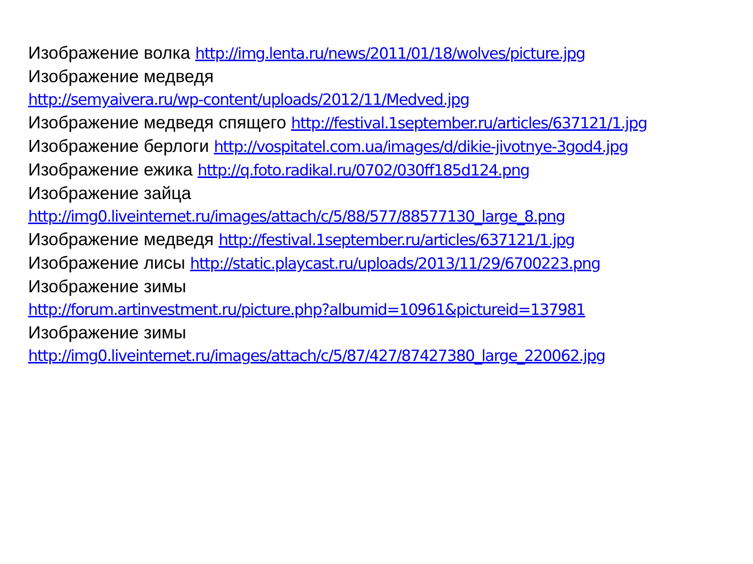Изображение волка http://img.lenta.ru/news/2011/01/18/wolves/picture.jpg
Изображение медведя
http://semyaivera.ru/wp-content/uploads/2012/11/Medved.jpg
Изображение медведя спящего http://festival.1september.ru/articles/637121/1.jpg
Изображение берлоги http://vospitatel.com.ua/images/d/dikie-jivotnye-3god4.jpg
Изображение ежика http://q.foto.radikal.ru/0702/030ff185d124.png
Изображение зайца
http://img0.liveinternet.ru/images/attach/c/5/88/577/88577130_large_8.png
Изображение медведя http://festival.1september.ru/articles/637121/1.jpg
Изображение лисы http://static.playcast.ru/uploads/2013/11/29/6700223.png
Изображение зимы
http://forum.artinvestment.ru/picture.php?albumid=10961&pictureid=137981
Изображение зимы
http://img0.liveinternet.ru/images/attach/c/5/87/427/87427380_large_220062.jpg